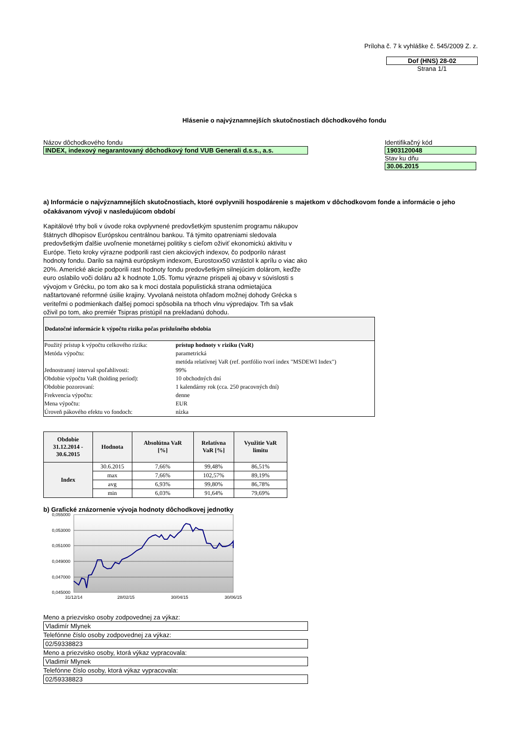Príloha č. 7 k vyhláške č. 545/2009 Z. z.
Dof (HNS) 28-02
Strana 1/1
Hlásenie o najvýznamnejších skutočnostiach dôchodkového fondu
Názov dôchodkového fondu
INDEX, indexový negarantovaný dôchodkový fond VUB Generali d.s.s., a.s.
Identifikačný kód
1903120048
Stav ku dňu
30.06.2015
a) Informácie o najvýznamnejších skutočnostiach, ktoré ovplyvnili hospodárenie s majetkom v dôchodkovom fonde a informácie o jeho očakávanom vývoji v nasledujúcom období
Kapitálové trhy boli v úvode roka ovplyvnené predovšetkým spustením programu nákupov štátnych dlhopisov Európskou centrálnou bankou. Tá týmito opatreniami sledovala predovšetkým ďalšie uvoľnenie monetárnej politiky s cieľom oživiť ekonomickú aktivitu v Európe. Tieto kroky výrazne podporili rast cien akciových indexov, čo podporilo nárast hodnoty fondu. Darilo sa najmä európskym indexom, Eurostoxx50 vzrástol k aprílu o viac ako 20%. Americké akcie podporili rast hodnoty fondu predovšetkým silnejúcim dolárom, keďže euro oslabilo voči doláru až k hodnote 1,05. Tomu výrazne prispeli aj obavy v súvislosti s vývojom v Grécku, po tom ako sa k moci dostala populistická strana odmietajúca naštartované reformné úsilie krajiny. Vyvolaná neistota ohľadom možnej dohody Grécka s veriteľmi o podmienkach ďalšej pomoci spôsobila na trhoch vlnu výpredajov. Trh sa však oživil po tom, ako premiér Tsipras pristúpil na prekladanú dohodu.
Dodatočné informácie k výpočtu rizika počas príslušného obdobia
| Použitý prístup k výpočtu celkového rizika: | prístup hodnoty v riziku (VaR) |
| Metóda výpočtu: | parametrická |
| | metóda relatívnej VaR (ref. portfólio tvorí index "MSDEWI Index") |
| Jednostranný interval spoľahlivosti: | 99% |
| Obdobie výpočtu VaR (holding period): | 10 obchodných dní |
| Obdobie pozorovaní: | 1 kalendárny rok (cca. 250 pracovných dní) |
| Frekvencia výpočtu: | denne |
| Mena výpočtu: | EUR |
| Úroveň pákového efektu vo fondoch: | nízka |
| Obdobie 31.12.2014 - 30.6.2015 | Hodnota | Absolútna VaR [%] | Relatívna VaR [%] | Využitie VaR limitu |
| --- | --- | --- | --- | --- |
| Index | 30.6.2015 | 7,66% | 99,48% | 86,51% |
| | max | 7,66% | 102,57% | 89,19% |
| | avg | 6,93% | 99,80% | 86,78% |
| | min | 6,03% | 91,64% | 79,69% |
b) Grafické znázornenie vývoja hodnoty dôchodkovej jednotky
0,055000
0,053000
0,051000
0,049000
0,047000
0,045000
31/12/14
28/02/15
30/04/15
30/06/15
Meno a priezvisko osoby zodpovednej za výkaz:
Vladimír Mlynek
Telefónne číslo osoby zodpovednej za výkaz:
02/59338823
Meno a priezvisko osoby, ktorá výkaz vypracovala:
Vladimír Mlynek
Telefónne číslo osoby, ktorá výkaz vypracovala:
02/59338823